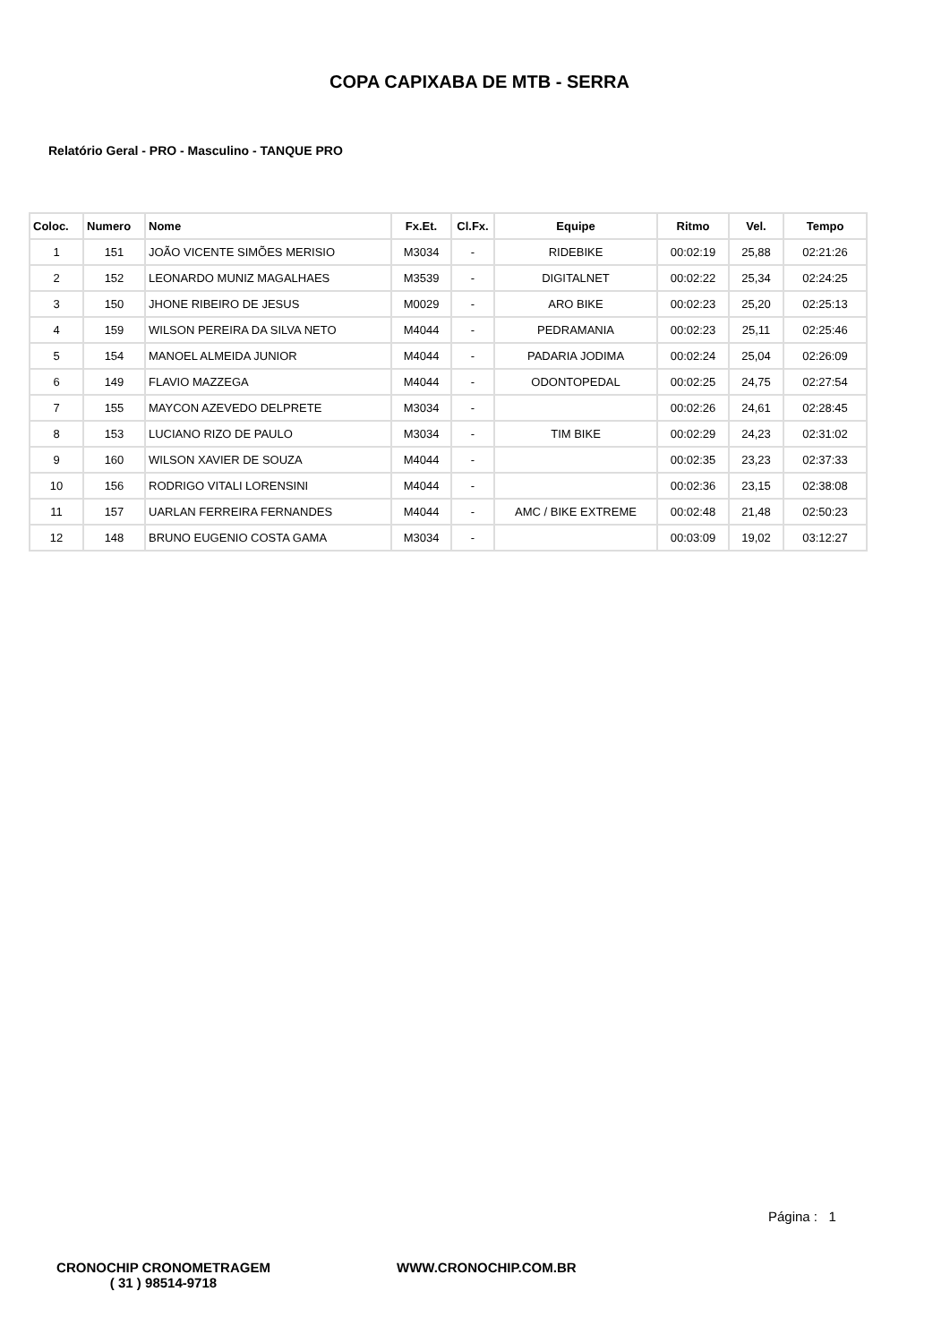COPA CAPIXABA DE MTB - SERRA
Relatório Geral - PRO - Masculino - TANQUE PRO
| Coloc. | Numero | Nome | Fx.Et. | Cl.Fx. | Equipe | Ritmo | Vel. | Tempo |
| --- | --- | --- | --- | --- | --- | --- | --- | --- |
| 1 | 151 | JOÃO VICENTE SIMÕES MERISIO | M3034 | - | RIDEBIKE | 00:02:19 | 25,88 | 02:21:26 |
| 2 | 152 | LEONARDO MUNIZ MAGALHAES | M3539 | - | DIGITALNET | 00:02:22 | 25,34 | 02:24:25 |
| 3 | 150 | JHONE RIBEIRO DE JESUS | M0029 | - | ARO BIKE | 00:02:23 | 25,20 | 02:25:13 |
| 4 | 159 | WILSON PEREIRA DA SILVA NETO | M4044 | - | PEDRAMANIA | 00:02:23 | 25,11 | 02:25:46 |
| 5 | 154 | MANOEL ALMEIDA JUNIOR | M4044 | - | PADARIA JODIMA | 00:02:24 | 25,04 | 02:26:09 |
| 6 | 149 | FLAVIO MAZZEGA | M4044 | - | ODONTOPEDAL | 00:02:25 | 24,75 | 02:27:54 |
| 7 | 155 | MAYCON AZEVEDO DELPRETE | M3034 | - | | 00:02:26 | 24,61 | 02:28:45 |
| 8 | 153 | LUCIANO RIZO DE PAULO | M3034 | - | TIM BIKE | 00:02:29 | 24,23 | 02:31:02 |
| 9 | 160 | WILSON XAVIER DE SOUZA | M4044 | - | | 00:02:35 | 23,23 | 02:37:33 |
| 10 | 156 | RODRIGO VITALI LORENSINI | M4044 | - | | 00:02:36 | 23,15 | 02:38:08 |
| 11 | 157 | UARLAN FERREIRA FERNANDES | M4044 | - | AMC / BIKE EXTREME | 00:02:48 | 21,48 | 02:50:23 |
| 12 | 148 | BRUNO EUGENIO COSTA GAMA | M3034 | - | | 00:03:09 | 19,02 | 03:12:27 |
Página : 1
CRONOCHIP CRONOMETRAGEM
( 31 ) 98514-9718
WWW.CRONOCHIP.COM.BR